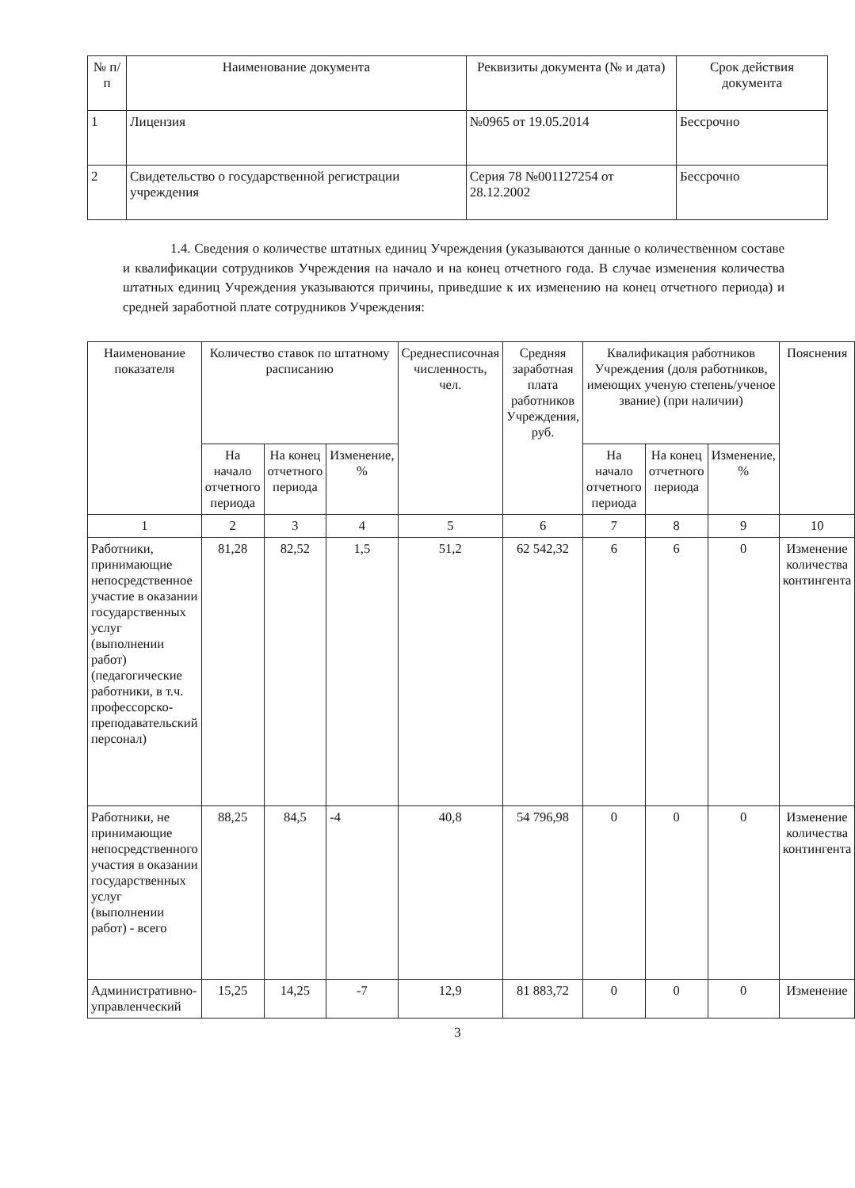| № п/п | Наименование документа | Реквизиты документа (№ и дата) | Срок действия документа |
| --- | --- | --- | --- |
| 1 | Лицензия | №0965 от 19.05.2014 | Бессрочно |
| 2 | Свидетельство о государственной регистрации учреждения | Серия 78 №001127254 от 28.12.2002 | Бессрочно |
1.4. Сведения о количестве штатных единиц Учреждения (указываются данные о количественном составе и квалификации сотрудников Учреждения на начало и на конец отчетного года. В случае изменения количества штатных единиц Учреждения указываются причины, приведшие к их изменению на конец отчетного периода) и средней заработной плате сотрудников Учреждения:
| Наименование показателя | Количество ставок по штатному расписанию | | | Среднесписочная численность, чел. | Средняя заработная плата работников Учреждения, руб. | Квалификация работников Учреждения (доля работников, имеющих ученую степень/ученое звание) (при наличии) | | | Пояснения |
| --- | --- | --- | --- | --- | --- | --- | --- | --- | --- |
| | На начало отчетного периода | На конец отчетного периода | Изменение, % | | | На начало отчетного периода | На конец отчетного периода | Изменение, % | |
| 1 | 2 | 3 | 4 | 5 | 6 | 7 | 8 | 9 | 10 |
| Работники, принимающие непосредственное участие в оказании государственных услуг (выполнении работ) (педагогические работники, в т.ч. профессорско-преподавательский персонал) | 81,28 | 82,52 | 1,5 | 51,2 | 62 542,32 | 6 | 6 | 0 | Изменение количества контингента |
| Работники, не принимающие непосредственного участия в оказании государственных услуг (выполнении работ) - всего | 88,25 | 84,5 | -4 | 40,8 | 54 796,98 | 0 | 0 | 0 | Изменение количества контингента |
| Административно-управленческий | 15,25 | 14,25 | -7 | 12,9 | 81 883,72 | 0 | 0 | 0 | Изменение |
3